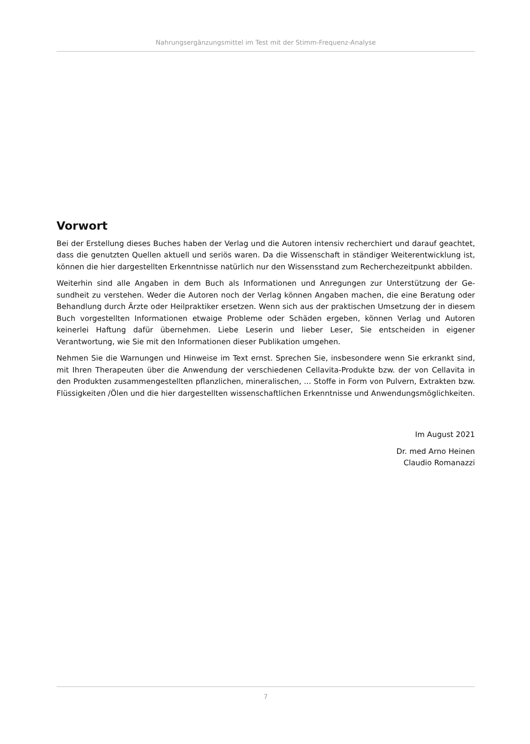Nahrungsergänzungsmittel im Test mit der Stimm-Frequenz-Analyse
Vorwort
Bei der Erstellung dieses Buches haben der Verlag und die Autoren intensiv recherchiert und darauf ge­achtet, dass die genutzten Quellen aktuell und seriös waren. Da die Wissenschaft in ständiger Weite­rentwicklung ist, können die hier dargestellten Erkenntnisse natürlich nur den Wissensstand zum Re­cherchezeitpunkt abbilden.
Weiterhin sind alle Angaben in dem Buch als Informationen und Anregungen zur Unterstützung der Ge­sundheit zu verstehen. Weder die Autoren noch der Verlag können Angaben machen, die eine Beratung oder Behandlung durch Ärzte oder Heilpraktiker ersetzen. Wenn sich aus der praktischen Umsetzung der in diesem Buch vorgestellten Informationen etwaige Probleme oder Schäden ergeben, können Ver­lag und Autoren keinerlei Haftung dafür übernehmen. Liebe Leserin und lieber Leser, Sie entscheiden in eigener Verantwortung, wie Sie mit den Informationen dieser Publikation umgehen.
Nehmen Sie die Warnungen und Hinweise im Text ernst. Sprechen Sie, insbesondere wenn Sie erkrankt sind, mit Ihren Therapeuten über die Anwendung der verschiedenen Cellavita-Produkte bzw. der von Cellavita in den Produkten zusammengestellten pflanzlichen, mineralischen, ... Stoffe in Form von Pul­vern, Extrakten bzw. Flüssigkeiten /Ölen und die hier dargestellten wissenschaftlichen Erkenntnisse und Anwendungsmöglichkeiten.
Im August 2021
Dr. med Arno Heinen
Claudio Romanazzi
7